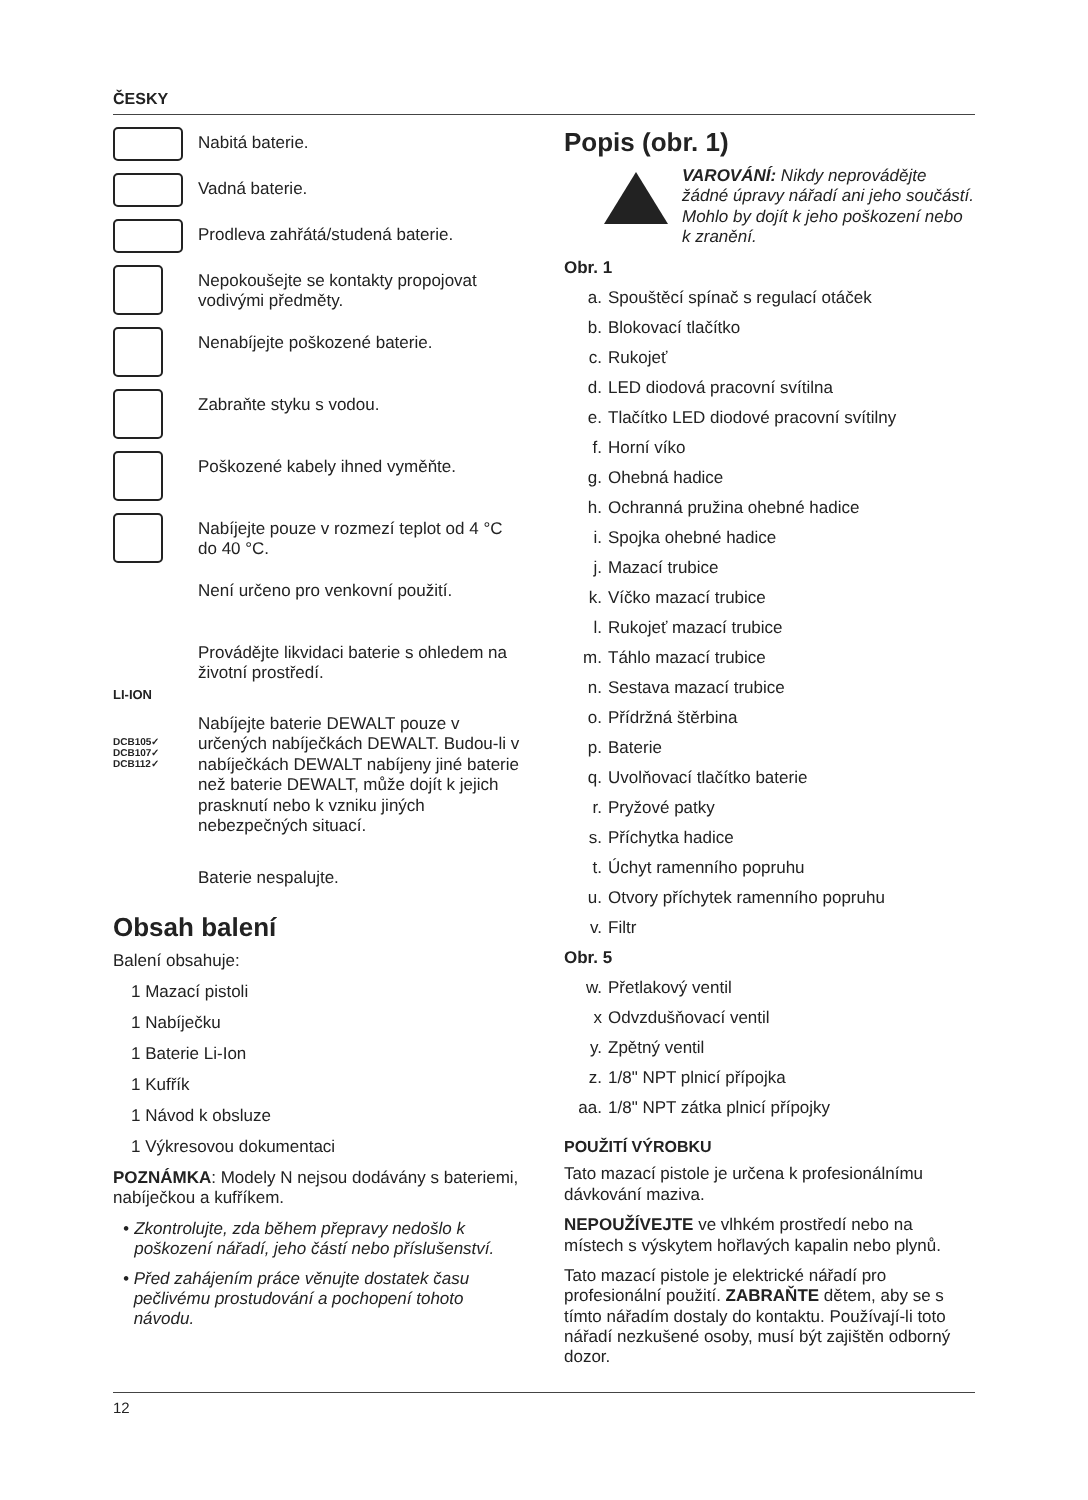ČESKY
Nabitá baterie.
Vadná baterie.
Prodleva zahřátá/studená baterie.
Nepokoušejte se kontakty propojovat vodivými předměty.
Nenabíjejte poškozené baterie.
Zabraňte styku s vodou.
Poškozené kabely ihned vyměňte.
Nabíjejte pouze v rozmezí teplot od 4 °C do 40 °C.
Není určeno pro venkovní použití.
LI-ION
Provádějte likvidaci baterie s ohledem na životní prostředí.
DCB105✓
DCB107✓
DCB112✓
Nabíjejte baterie DEWALT pouze v určených nabíječkách DEWALT. Budou-li v nabíječkách DEWALT nabíjeny jiné baterie než baterie DEWALT, může dojít k jejich prasknutí nebo k vzniku jiných nebezpečných situací.
Baterie nespalujte.
Obsah balení
Balení obsahuje:
1 Mazací pistoli
1 Nabíječku
1 Baterie Li-Ion
1 Kufřík
1 Návod k obsluze
1 Výkresovou dokumentaci
POZNÁMKA: Modely N nejsou dodávány s bateriemi, nabíječkou a kufříkem.
• Zkontrolujte, zda během přepravy nedošlo k poškození nářadí, jeho částí nebo příslušenství.
• Před zahájením práce věnujte dostatek času pečlivému prostudování a pochopení tohoto návodu.
Popis (obr. 1)
VAROVÁNÍ: Nikdy neprovádějte žádné úpravy nářadí ani jeho součástí. Mohlo by dojít k jeho poškození nebo k zranění.
Obr. 1
a. Spouštěcí spínač s regulací otáček
b. Blokovací tlačítko
c. Rukojeť
d. LED diodová pracovní svítilna
e. Tlačítko LED diodové pracovní svítilny
f. Horní víko
g. Ohebná hadice
h. Ochranná pružina ohebné hadice
i. Spojka ohebné hadice
j. Mazací trubice
k. Víčko mazací trubice
l. Rukojeť mazací trubice
m. Táhlo mazací trubice
n. Sestava mazací trubice
o. Přídržná štěrbina
p. Baterie
q. Uvolňovací tlačítko baterie
r. Pryžové patky
s. Příchytka hadice
t. Úchyt ramenního popruhu
u. Otvory příchytek ramenního popruhu
v. Filtr
Obr. 5
w. Přetlakový ventil
x Odvzdušňovací ventil
y. Zpětný ventil
z. 1/8" NPT plnicí přípojka
aa. 1/8" NPT zátka plnicí přípojky
POUŽITÍ VÝROBKU
Tato mazací pistole je určena k profesionálnímu dávkování maziva.
NEPOUŽÍVEJTE ve vlhkém prostředí nebo na místech s výskytem hořlavých kapalin nebo plynů.
Tato mazací pistole je elektrické nářadí pro profesionální použití. ZABRAŇTE dětem, aby se s tímto nářadím dostaly do kontaktu. Používají-li toto nářadí nezkušené osoby, musí být zajištěn odborný dozor.
12